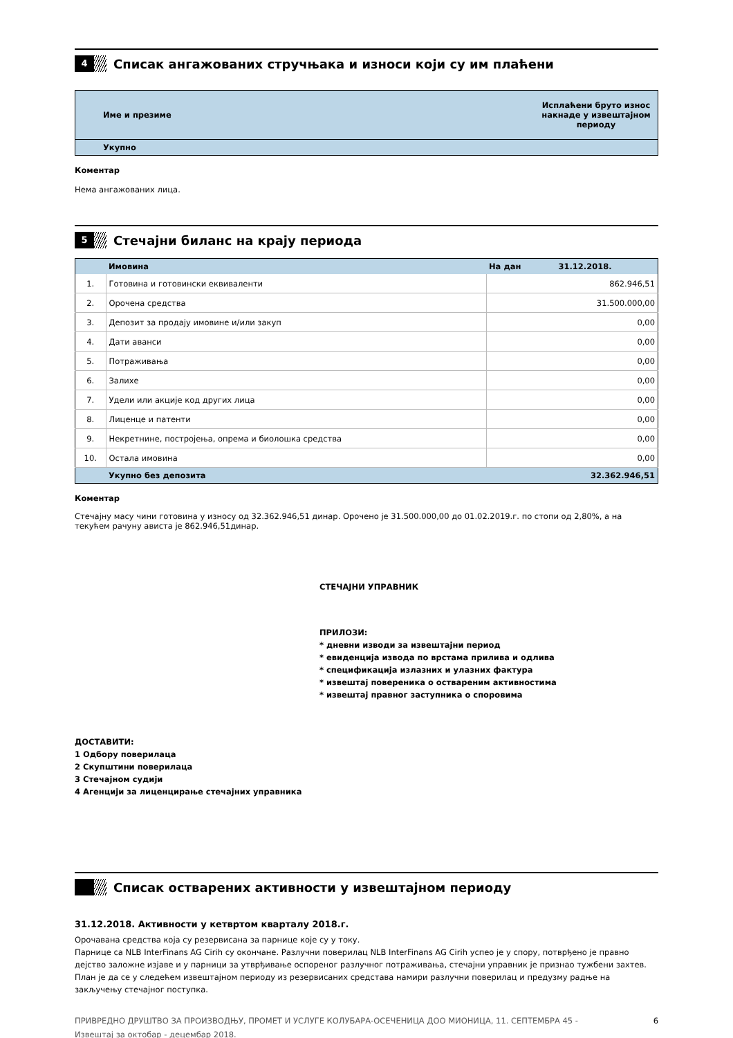4
Списак ангажованих стручњака и износи који су им плаћени
| Име и презиме | Исплаћени бруто износ накнаде у извештајном периоду |
| --- | --- |
| Укупно | |
Коментар
Нема ангажованих лица.
5
Стечајни биланс на крају периода
| | Имовина | На дан 31.12.2018. |
| --- | --- | --- |
| 1. | Готовина и готовински еквиваленти | 862.946,51 |
| 2. | Орочена средства | 31.500.000,00 |
| 3. | Депозит за продају имовине и/или закуп | 0,00 |
| 4. | Дати аванси | 0,00 |
| 5. | Потраживања | 0,00 |
| 6. | Залихе | 0,00 |
| 7. | Удели или акције код других лица | 0,00 |
| 8. | Лиценце и патенти | 0,00 |
| 9. | Некретнине, постројења, опрема и биолошка средства | 0,00 |
| 10. | Остала имовина | 0,00 |
| | Укупно без депозита | 32.362.946,51 |
Коментар
Стечајну масу чини готовина у износу од 32.362.946,51 динар. Орочено је 31.500.000,00 до 01.02.2019.г. по стопи од 2,80%, а на текућем рачуну ависта је 862.946,51динар.
СТЕЧАЈНИ УПРАВНИК
ПРИЛОЗИ:
* дневни изводи за извештајни период
* евиденција извода по врстама прилива и одлива
* спецификација излазних и улазних фактура
* извештај повереника о оствареним активностима
* извештај правног заступника о споровима
ДОСТАВИТИ:
1 Одбору поверилаца
2 Скупштини поверилаца
3 Стечајном судији
4 Агенцији за лиценцирање стечајних управника
Списак остварених активности у извештајном периоду
31.12.2018. Активности у кетвртом кварталу 2018.г.
Орочавана средства која су резервисана за парнице које су у току.
Парнице са NLB InterFinans AG Cirih су окончане. Разлучни поверилац NLB InterFinans AG Cirih успео је у спору, потврђено је правно дејство заложне изјаве и у парници за утврђивање оспореног разлучног потраживања, стечајни управник је признао тужбени захтев. План је да се у следећем извештајном периоду из резервисаних средстава намири разлучни поверилац и предузму радње на закључењу стечајног поступка.
ПРИВРЕДНО ДРУШТВО ЗА ПРОИЗВОДЊУ, ПРОМЕТ И УСЛУГЕ КОЛУБАРА-ОСЕЧЕНИЦА ДОО МИОНИЦА, 11. СЕПТЕМБРА 45 -
Извештај за октобар - децембар 2018. 6